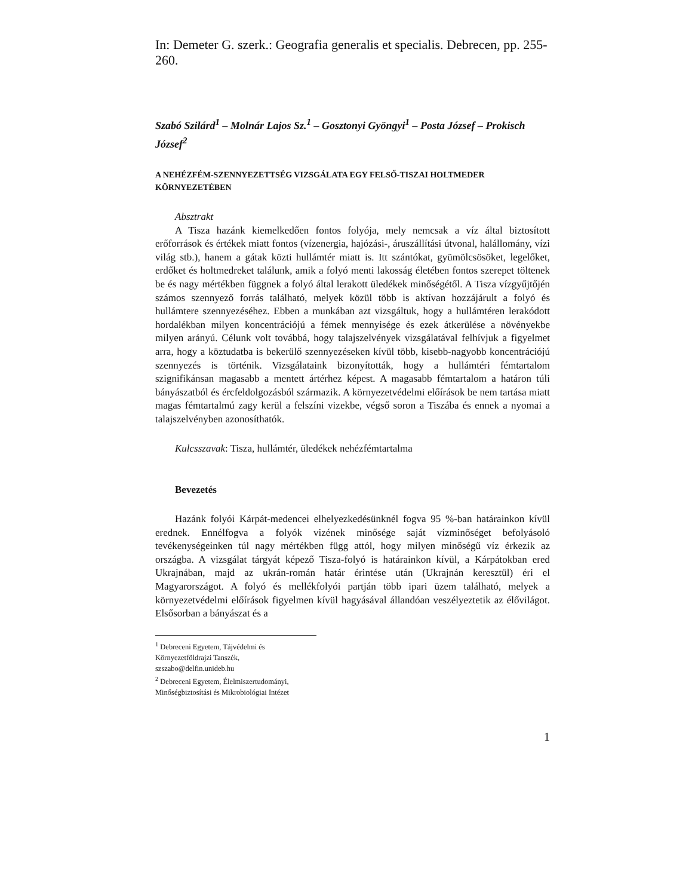In: Demeter G. szerk.: Geografia generalis et specialis. Debrecen, pp. 255-260.
Szabó Szilárd<sup>1</sup> – Molnár Lajos Sz.<sup>1</sup> – Gosztonyi Gyöngyi<sup>1</sup> – Posta József – Prokisch József<sup>2</sup>
A NEHÉZFÉM-SZENNYEZETTSÉG VIZSGÁLATA EGY FELSŐ-TISZAI HOLTMEDER KÖRNYEZETÉBEN
Absztrakt
A Tisza hazánk kiemelkedően fontos folyója, mely nemcsak a víz által biztosított erőforrások és értékek miatt fontos (vízenergia, hajózási-, áruszállítási útvonal, halállomány, vízi világ stb.), hanem a gátak közti hullámtér miatt is. Itt szántókat, gyümölcsösöket, legelőket, erdőket és holtmedreket találunk, amik a folyó menti lakosság életében fontos szerepet töltenek be és nagy mértékben függnek a folyó által lerakott üledékek minőségétől. A Tisza vízgyűjtőjén számos szennyező forrás található, melyek közül több is aktívan hozzájárult a folyó és hullámtere szennyezéséhez. Ebben a munkában azt vizsgáltuk, hogy a hullámtéren lerakódott hordalékban milyen koncentrációjú a fémek mennyisége és ezek átkerülése a növényekbe milyen arányú. Célunk volt továbbá, hogy talajszelvények vizsgálatával felhívjuk a figyelmet arra, hogy a köztudatba is bekerülő szennyezéseken kívül több, kisebb-nagyobb koncentrációjú szennyezés is történik. Vizsgálataink bizonyították, hogy a hullámtéri fémtartalom szignifikánsan magasabb a mentett ártérhez képest. A magasabb fémtartalom a határon túli bányászatból és ércfeldolgozásból származik. A környezetvédelmi előírások be nem tartása miatt magas fémtartalmú zagy kerül a felszíni vizekbe, végső soron a Tiszába és ennek a nyomai a talajszelvényben azonosíthatók.
Kulcsszavak: Tisza, hullámtér, üledékek nehézfémtartalma
Bevezetés
Hazánk folyói Kárpát-medencei elhelyezkedésünknél fogva 95 %-ban határainkon kívül erednek. Ennélfogva a folyók vizének minősége saját vízminőséget befolyásoló tevékenységeinken túl nagy mértékben függ attól, hogy milyen minőségű víz érkezik az országba. A vizsgálat tárgyát képező Tisza-folyó is határainkon kívül, a Kárpátokban ered Ukrajnában, majd az ukrán-román határ érintése után (Ukrajnán keresztül) éri el Magyarországot. A folyó és mellékfolyói partján több ipari üzem található, melyek a környezetvédelmi előírások figyelmen kívül hagyásával állandóan veszélyeztetik az élővilágot. Elsősorban a bányászat és a
<sup>1</sup> Debreceni Egyetem, Tájvédelmi és Környezetföldrajzi Tanszék, szszabo@delfin.unideb.hu
<sup>2</sup> Debreceni Egyetem, Élelmiszertudományi, Minőségbiztosítási és Mikrobiológiai Intézet
1